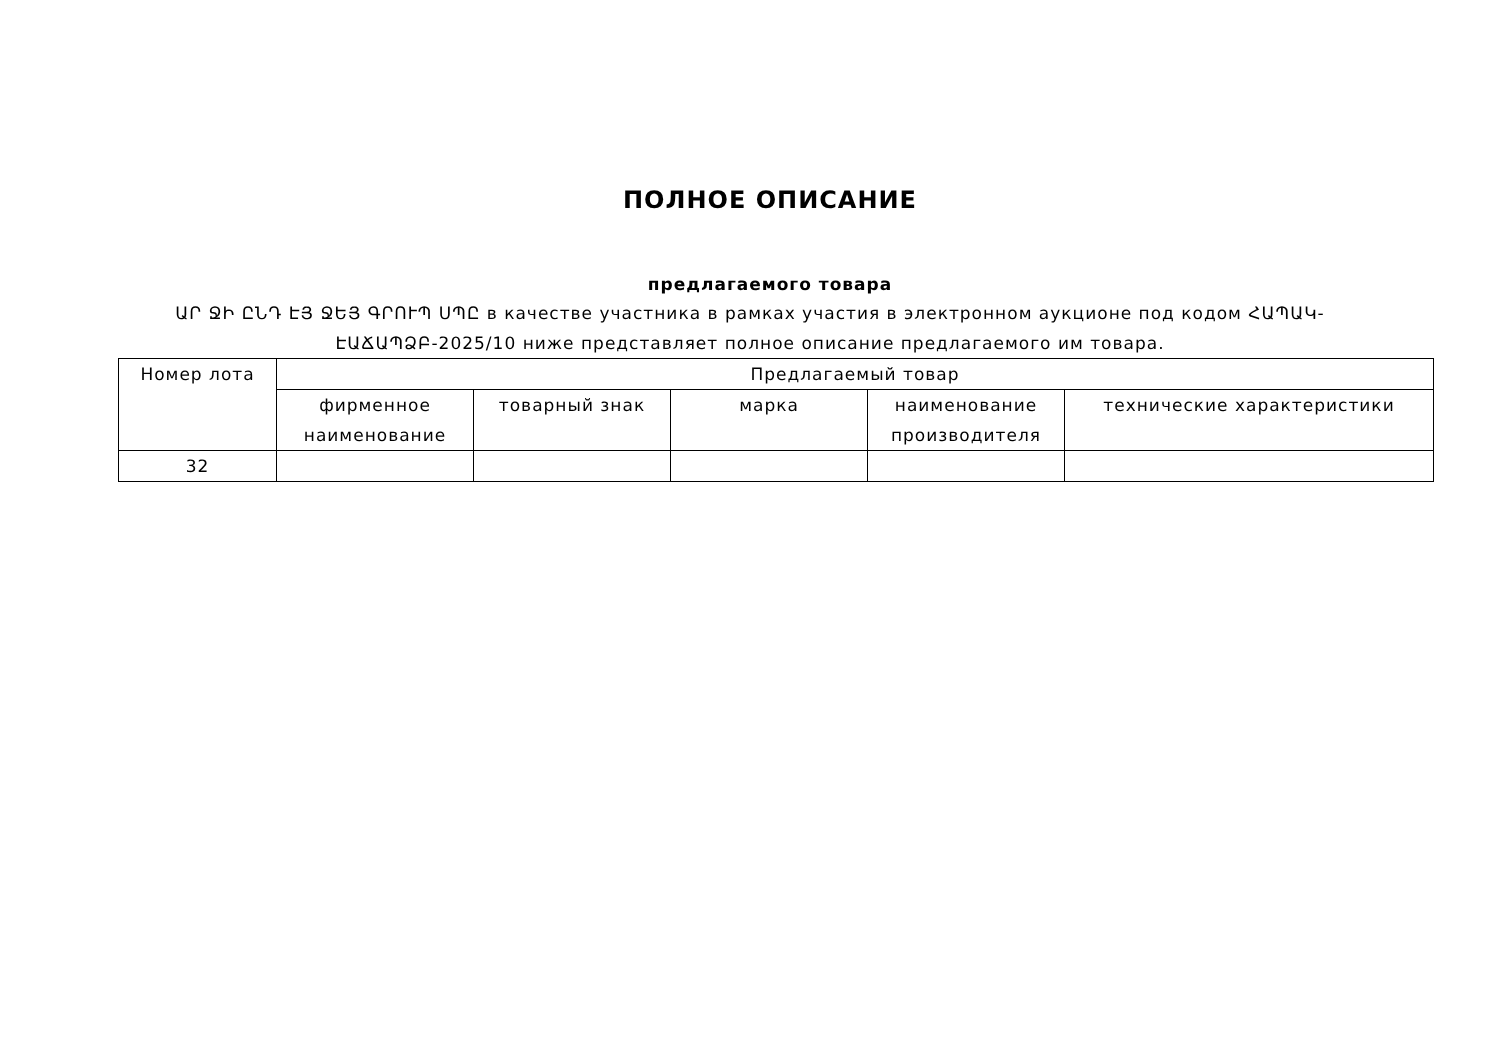ПОЛНОЕ ОПИСАНИЕ
предлагаемого товара
ԱՐ ՋԻ ԸՆԴ ԷՅ ՋԵՅ ԳՐՈՒՊ ՍՊԸ в качестве участника в рамках участия в электронном аукционе под кодом ՀԱՊԱԿ-ԷԱՃԱՊՁԲ-2025/10 ниже представляет полное описание предлагаемого им товара.
| Номер лота | Предлагаемый товар | | | | |
| --- | --- | --- | --- | --- | --- |
| | фирменное наименование | товарный знак | марка | наименование производителя | технические характеристики |
| 32 | | | | | |